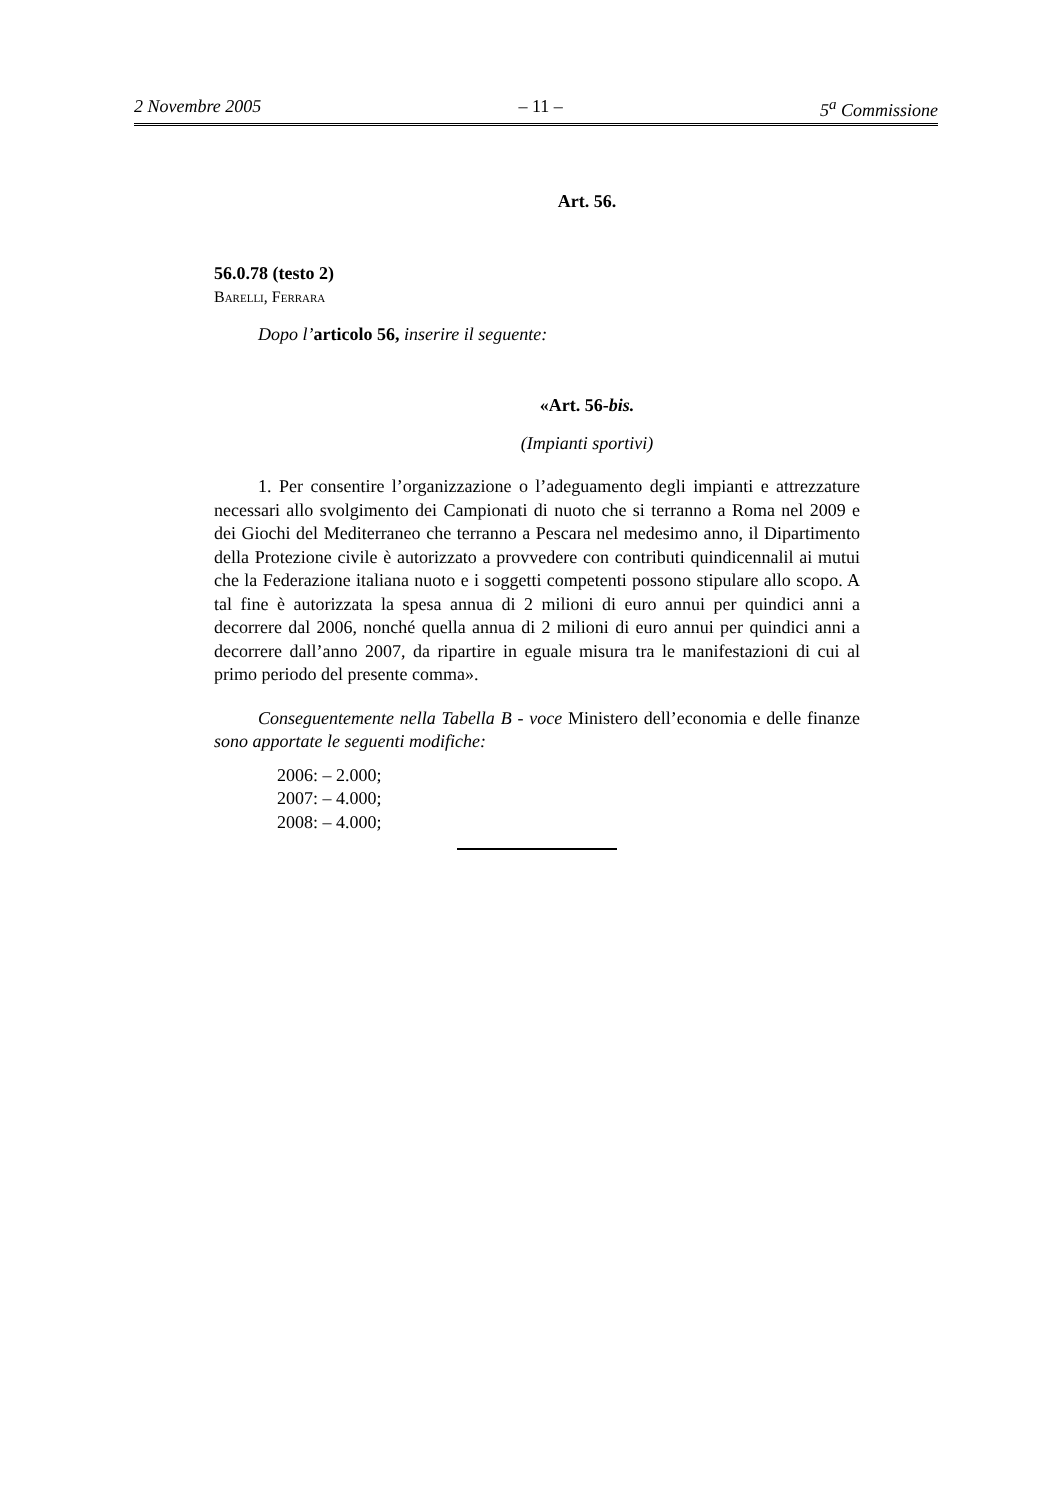2 Novembre 2005 – 11 – 5<sup>a</sup> Commissione
Art. 56.
56.0.78 (testo 2)
Barelli, Ferrara
Dopo l’articolo 56, inserire il seguente:
«Art. 56-bis.
(Impianti sportivi)
1. Per consentire l’organizzazione o l’adeguamento degli impianti e attrezzature necessari allo svolgimento dei Campionati di nuoto che si terranno a Roma nel 2009 e dei Giochi del Mediterraneo che terranno a Pescara nel medesimo anno, il Dipartimento della Protezione civile è autorizzato a provvedere con contributi quindicennalil ai mutui che la Federazione italiana nuoto e i soggetti competenti possono stipulare allo scopo. A tal fine è autorizzata la spesa annua di 2 milioni di euro annui per quindici anni a decorrere dal 2006, nonché quella annua di 2 milioni di euro annui per quindici anni a decorrere dall’anno 2007, da ripartire in eguale misura tra le manifestazioni di cui al primo periodo del presente comma».
Conseguentemente nella Tabella B - voce Ministero dell’economia e delle finanze sono apportate le seguenti modifiche:
2006: – 2.000;
2007: – 4.000;
2008: – 4.000;